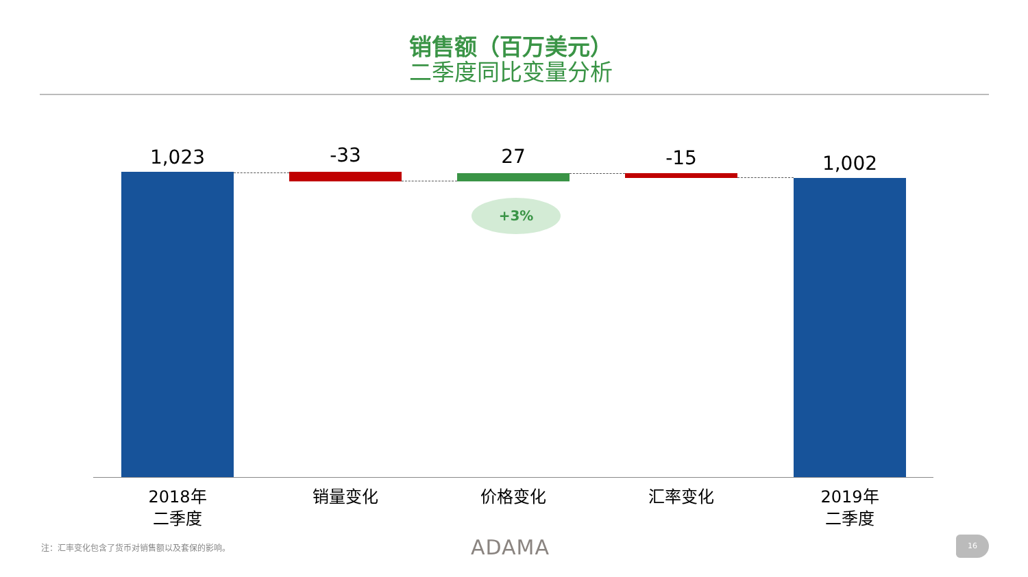销售额（百万美元）
二季度同比变量分析
1,023 -33 27 -15 1,002
+3%
2018年
二季度
销量变化 价格变化 汇率变化
2019年
二季度
注：汇率变化包含了货币对销售额以及套保的影响。
ADAMA 16